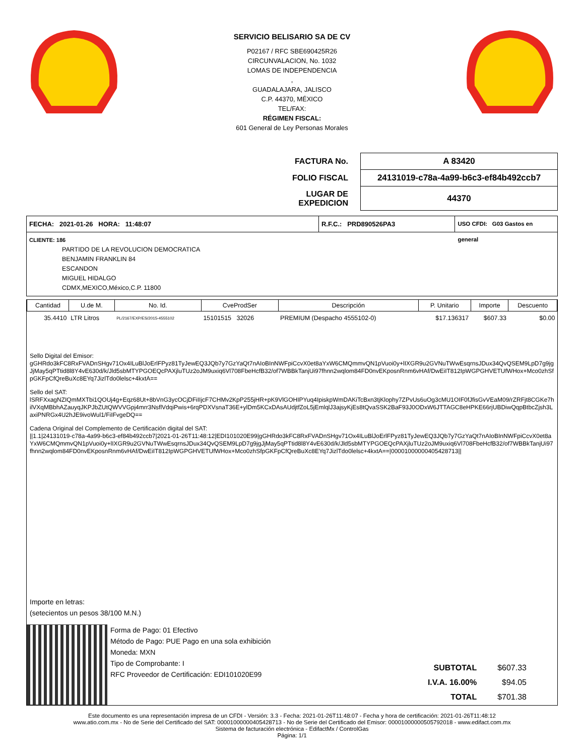SERVICIO BELISARIO SA DE CV
P02167 / RFC SBE690425R26
CIRCUNVALACION, No. 1032
LOMAS DE INDEPENDENCIA
,
GUADALAJARA, JALISCO
C.P. 44370, MÉXICO
TEL/FAX:
RÉGIMEN FISCAL:
601 General de Ley Personas Morales
| FACTURA No. | A 83420 |
| FOLIO FISCAL | 24131019-c78a-4a99-b6c3-ef84b492ccb7 |
| LUGAR DE EXPEDICION | 44370 |
FECHA: 2021-01-26 HORA: 11:48:07
R.F.C.: PRD890526PA3
USO CFDI: G03 Gastos en general
CLIENTE: 186
PARTIDO DE LA REVOLUCION DEMOCRATICA
BENJAMIN FRANKLIN 84
ESCANDON
MIGUEL HIDALGO
CDMX,MEXICO,México,C.P. 11800
| Cantidad | U.de M. | No. Id. | CveProdSer | Descripción | P. Unitario | Importe | Descuento |
| --- | --- | --- | --- | --- | --- | --- | --- |
| 35.4410 | LTR Litros | PL/2167/EXP/ES/2015-4555102 | 15101515 32026 | PREMIUM (Despacho 4555102-0) | $17.136317 | $607.33 | $0.00 |
Sello Digital del Emisor:
gGHRdo3kFC8RxFVADnSHgv71Ox4ILuBlJoErlFPyz81TyJewEQ3JQb7y7GzYaQt7nAIoBInNWFpiCcvX0et8aYxW6CMQmmvQN1pVuoi0y+lIXGR9u2GVNuTWwEsqrnsJDux34QvQSEM9LpD7g9jgJjMay5qPTtid8l8Y4vE630d/k/Jld5sbMTYPGOEQcPAXjluTUz2oJM9uxiq6Vl708FbeHcfB32/of7WBBkTanjUi97fhnn2wqlom84FD0nvEKposnRnm6vHAf/DwEiIT812IpWGPGHVETUfWHox+Mco0zhSfpGKFpCfQreBuXc8EYq7JizlTdo0lelsc+4kxtA==
Sello del SAT:
lSRFXxagNZIQmMXTbi1QOUj4g+Eqz68Ut+8bVnG3ycOCjDFiIIjcF7CHMv2KpP255jHR+pK9VlGOHIPYuq4IpiskpWmDAKiTcBxn3tjKlophy7ZPvUs6uOg3cMU1OIF0fJfisGvVEaM09/rZRFjt8CGKe7hilVXqMBbhAZauyqJKPJbZUtQWVVGpj4mrr3NsflVdqiPwis+6rqPDXVsnaT36E+ylDm5KCxDAsAUdjtfZoL5jEmlqlJ3ajsyKjEs8tQvaSSK2BaF93J0ODxW6JTTAGC8eHPKE66rjUBDiwQqpBtbcZjsh3LaxiPNRGx4U2hJE9ivoWul1/FiIFvgeDQ==
Cadena Original del Complemento de Certificación digital del SAT:
||1.1|24131019-c78a-4a99-b6c3-ef84b492ccb7|2021-01-26T11:48:12|EDI101020E99|gGHRdo3kFC8RxFVADnSHgv71Ox4ILuBlJoErlFPyz81TyJewEQ3JQb7y7GzYaQt7nAIoBInNWFpiCcvX0et8aYxW6CMQmmvQN1pVuoi0y+lIXGR9u2GVNuTWwEsqrnsJDux34QvQSEM9LpD7g9jgJjMay5qPTtid8l8Y4vE630d/k/Jld5sbMTYPGOEQcPAXjluTUz2oJM9uxiq6Vl708FbeHcfB32/of7WBBkTanjUi97fhnn2wqlom84FD0nvEKposnRnm6vHAf/DwEiIT812IpWGPGHVETUfWHox+Mco0zhSfpGKFpCfQreBuXc8EYq7JizlTdo0lelsc+4kxtA==|00001000000405428713||
Importe en letras:
(setecientos un pesos 38/100 M.N.)
Forma de Pago: 01 Efectivo
Método de Pago: PUE Pago en una sola exhibición
Moneda: MXN
Tipo de Comprobante: I
RFC Proveedor de Certificación: EDI101020E99
| SUBTOTAL | $607.33 |
| I.V.A. 16.00% | $94.05 |
| TOTAL | $701.38 |
Este documento es una representación impresa de un CFDI - Versión: 3.3 - Fecha: 2021-01-26T11:48:07 - Fecha y hora de certificación: 2021-01-26T11:48:12
www.atio.com.mx - No de Serie del Certificado del SAT: 00001000000405428713 - No de Serie del Certificado del Emisor: 00001000000505792018 - www.edifact.com.mx
Sistema de facturación electrónica - EdifactMx / ControlGas
Página: 1/1